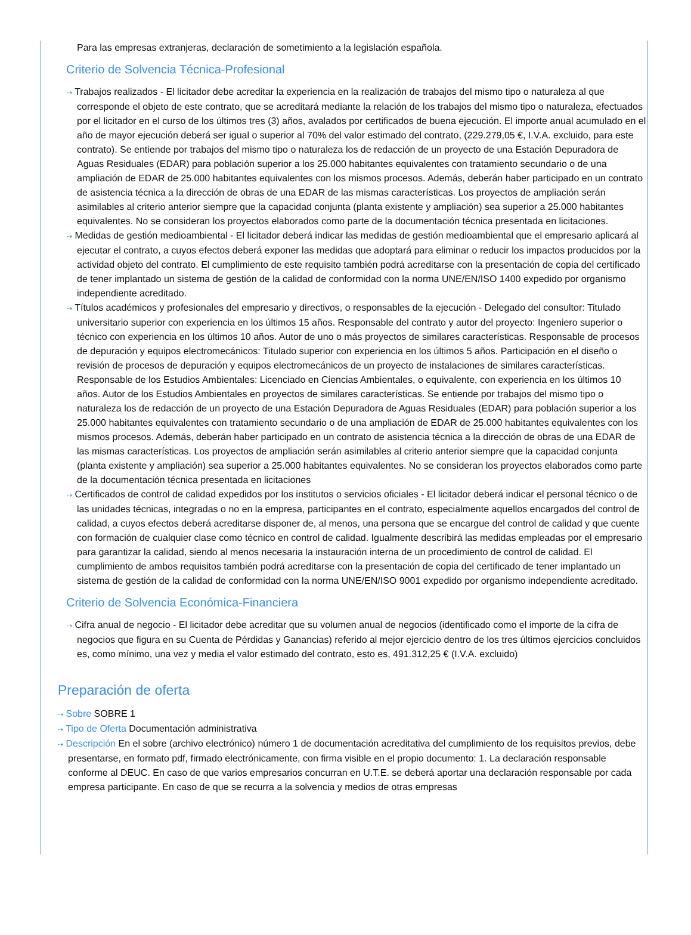Para las empresas extranjeras, declaración de sometimiento a la legislación española.
Criterio de Solvencia Técnica-Profesional
⇢ Trabajos realizados - El licitador debe acreditar la experiencia en la realización de trabajos del mismo tipo o naturaleza al que corresponde el objeto de este contrato, que se acreditará mediante la relación de los trabajos del mismo tipo o naturaleza, efectuados por el licitador en el curso de los últimos tres (3) años, avalados por certificados de buena ejecución. El importe anual acumulado en el año de mayor ejecución deberá ser igual o superior al 70% del valor estimado del contrato, (229.279,05 €, I.V.A. excluido, para este contrato). Se entiende por trabajos del mismo tipo o naturaleza los de redacción de un proyecto de una Estación Depuradora de Aguas Residuales (EDAR) para población superior a los 25.000 habitantes equivalentes con tratamiento secundario o de una ampliación de EDAR de 25.000 habitantes equivalentes con los mismos procesos. Además, deberán haber participado en un contrato de asistencia técnica a la dirección de obras de una EDAR de las mismas características. Los proyectos de ampliación serán asimilables al criterio anterior siempre que la capacidad conjunta (planta existente y ampliación) sea superior a 25.000 habitantes equivalentes. No se consideran los proyectos elaborados como parte de la documentación técnica presentada en licitaciones.
⇢ Medidas de gestión medioambiental - El licitador deberá indicar las medidas de gestión medioambiental que el empresario aplicará al ejecutar el contrato, a cuyos efectos deberá exponer las medidas que adoptará para eliminar o reducir los impactos producidos por la actividad objeto del contrato. El cumplimiento de este requisito también podrá acreditarse con la presentación de copia del certificado de tener implantado un sistema de gestión de la calidad de conformidad con la norma UNE/EN/ISO 1400 expedido por organismo independiente acreditado.
⇢ Títulos académicos y profesionales del empresario y directivos, o responsables de la ejecución - Delegado del consultor: Titulado universitario superior con experiencia en los últimos 15 años. Responsable del contrato y autor del proyecto: Ingeniero superior o técnico con experiencia en los últimos 10 años. Autor de uno o más proyectos de similares características. Responsable de procesos de depuración y equipos electromecánicos: Titulado superior con experiencia en los últimos 5 años. Participación en el diseño o revisión de procesos de depuración y equipos electromecánicos de un proyecto de instalaciones de similares características. Responsable de los Estudios Ambientales: Licenciado en Ciencias Ambientales, o equivalente, con experiencia en los últimos 10 años. Autor de los Estudios Ambientales en proyectos de similares características. Se entiende por trabajos del mismo tipo o naturaleza los de redacción de un proyecto de una Estación Depuradora de Aguas Residuales (EDAR) para población superior a los 25.000 habitantes equivalentes con tratamiento secundario o de una ampliación de EDAR de 25.000 habitantes equivalentes con los mismos procesos. Además, deberán haber participado en un contrato de asistencia técnica a la dirección de obras de una EDAR de las mismas características. Los proyectos de ampliación serán asimilables al criterio anterior siempre que la capacidad conjunta (planta existente y ampliación) sea superior a 25.000 habitantes equivalentes. No se consideran los proyectos elaborados como parte de la documentación técnica presentada en licitaciones
⇢ Certificados de control de calidad expedidos por los institutos o servicios oficiales - El licitador deberá indicar el personal técnico o de las unidades técnicas, integradas o no en la empresa, participantes en el contrato, especialmente aquellos encargados del control de calidad, a cuyos efectos deberá acreditarse disponer de, al menos, una persona que se encargue del control de calidad y que cuente con formación de cualquier clase como técnico en control de calidad. Igualmente describirá las medidas empleadas por el empresario para garantizar la calidad, siendo al menos necesaria la instauración interna de un procedimiento de control de calidad. El cumplimiento de ambos requisitos también podrá acreditarse con la presentación de copia del certificado de tener implantado un sistema de gestión de la calidad de conformidad con la norma UNE/EN/ISO 9001 expedido por organismo independiente acreditado.
Criterio de Solvencia Económica-Financiera
⇢ Cifra anual de negocio - El licitador debe acreditar que su volumen anual de negocios (identificado como el importe de la cifra de negocios que figura en su Cuenta de Pérdidas y Ganancias) referido al mejor ejercicio dentro de los tres últimos ejercicios concluidos es, como mínimo, una vez y media el valor estimado del contrato, esto es, 491.312,25 € (I.V.A. excluido)
Preparación de oferta
⇢ Sobre SOBRE 1
⇢ Tipo de Oferta Documentación administrativa
⇢ Descripción En el sobre (archivo electrónico) número 1 de documentación acreditativa del cumplimiento de los requisitos previos, debe presentarse, en formato pdf, firmado electrónicamente, con firma visible en el propio documento: 1. La declaración responsable conforme al DEUC. En caso de que varios empresarios concurran en U.T.E. se deberá aportar una declaración responsable por cada empresa participante. En caso de que se recurra a la solvencia y medios de otras empresas